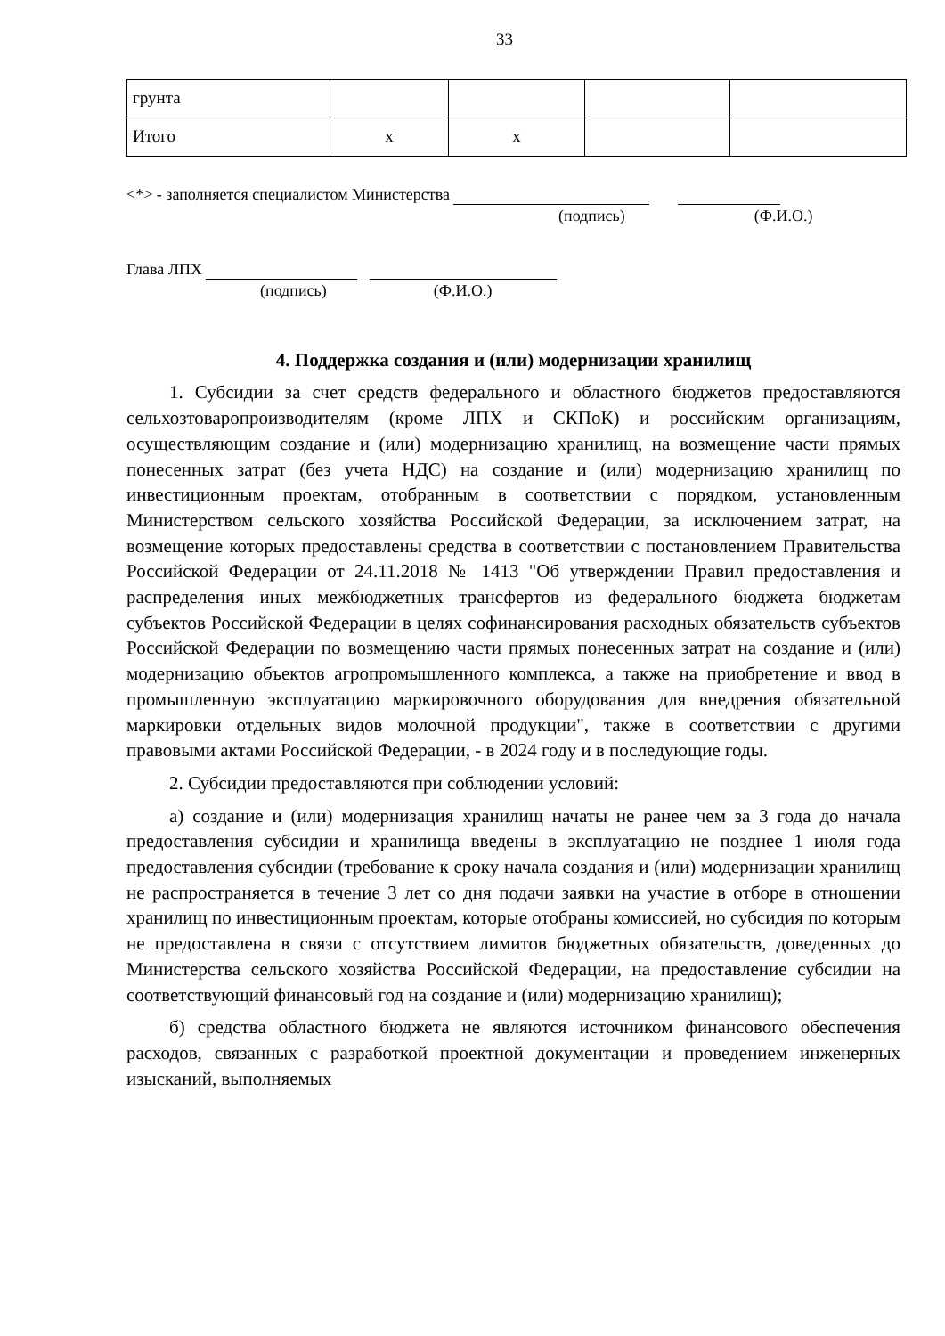33
| грунта | | | | |
| Итого | х | х | | |
<*> - заполняется специалистом Министерства
(подпись) (Ф.И.О.)
Глава ЛПХ
(подпись) (Ф.И.О.)
4. Поддержка создания и (или) модернизации хранилищ
1. Субсидии за счет средств федерального и областного бюджетов предоставляются сельхозтоваропроизводителям (кроме ЛПХ и СКПоК) и российским организациям, осуществляющим создание и (или) модернизацию хранилищ, на возмещение части прямых понесенных затрат (без учета НДС) на создание и (или) модернизацию хранилищ по инвестиционным проектам, отобранным в соответствии с порядком, установленным Министерством сельского хозяйства Российской Федерации, за исключением затрат, на возмещение которых предоставлены средства в соответствии с постановлением Правительства Российской Федерации от 24.11.2018 № 1413 "Об утверждении Правил предоставления и распределения иных межбюджетных трансфертов из федерального бюджета бюджетам субъектов Российской Федерации в целях софинансирования расходных обязательств субъектов Российской Федерации по возмещению части прямых понесенных затрат на создание и (или) модернизацию объектов агропромышленного комплекса, а также на приобретение и ввод в промышленную эксплуатацию маркировочного оборудования для внедрения обязательной маркировки отдельных видов молочной продукции", также в соответствии с другими правовыми актами Российской Федерации, - в 2024 году и в последующие годы.
2. Субсидии предоставляются при соблюдении условий:
а) создание и (или) модернизация хранилищ начаты не ранее чем за 3 года до начала предоставления субсидии и хранилища введены в эксплуатацию не позднее 1 июля года предоставления субсидии (требование к сроку начала создания и (или) модернизации хранилищ не распространяется в течение 3 лет со дня подачи заявки на участие в отборе в отношении хранилищ по инвестиционным проектам, которые отобраны комиссией, но субсидия по которым не предоставлена в связи с отсутствием лимитов бюджетных обязательств, доведенных до Министерства сельского хозяйства Российской Федерации, на предоставление субсидии на соответствующий финансовый год на создание и (или) модернизацию хранилищ);
б) средства областного бюджета не являются источником финансового обеспечения расходов, связанных с разработкой проектной документации и проведением инженерных изысканий, выполняемых